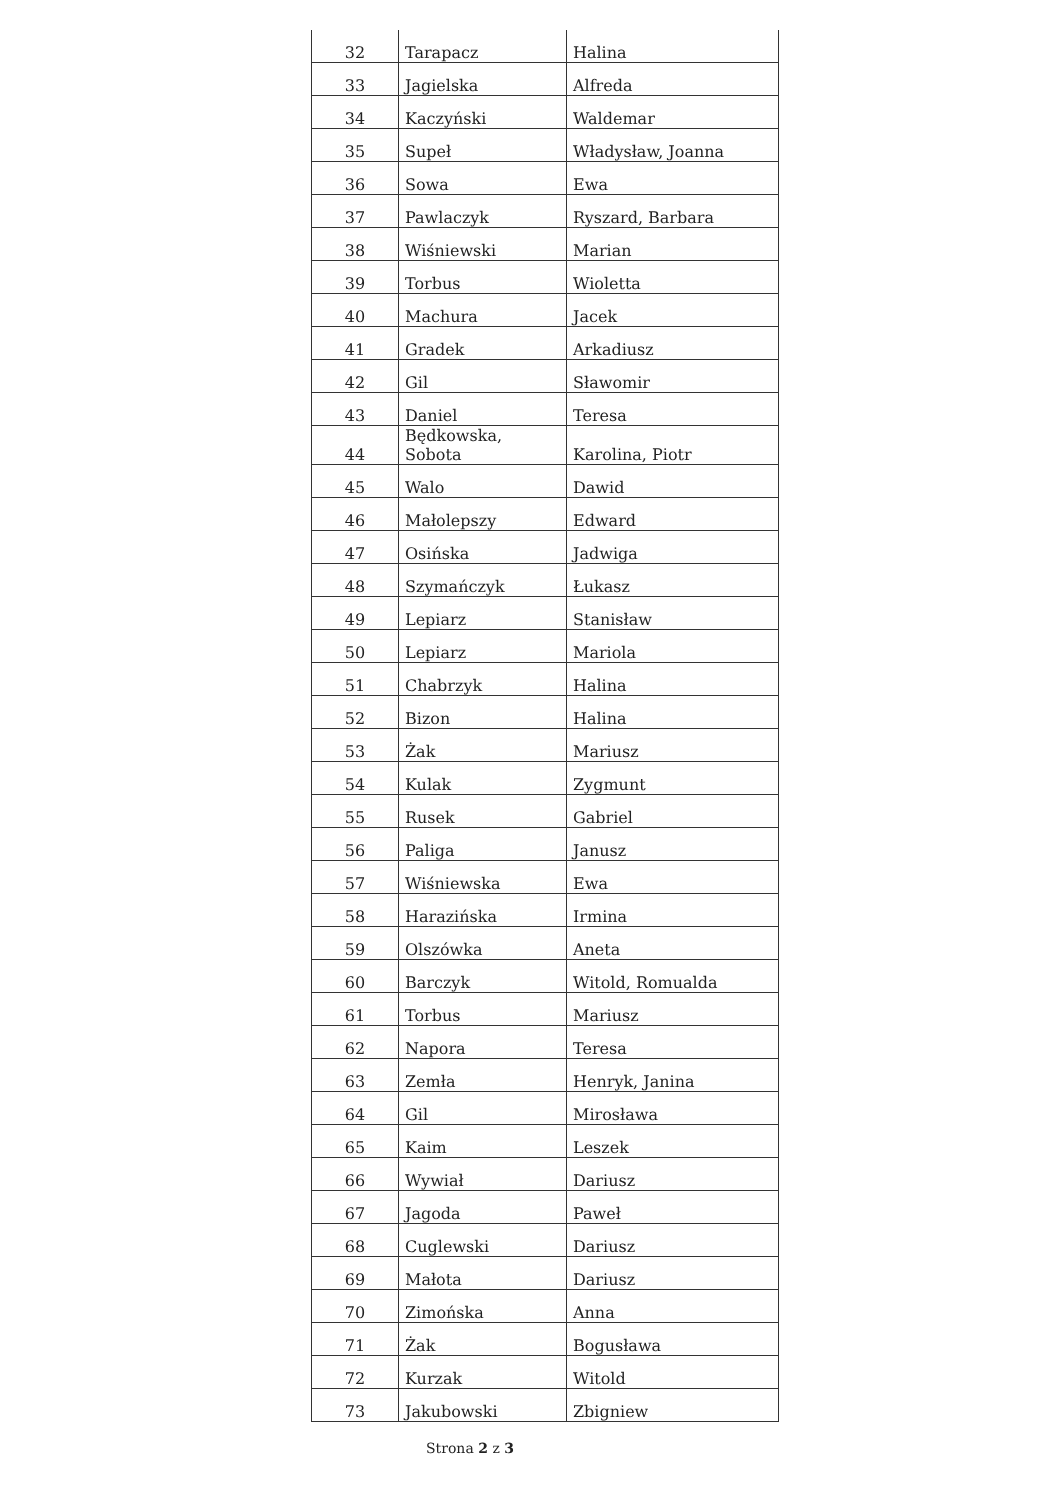| 32 | Tarapacz | Halina |
| 33 | Jagielska | Alfreda |
| 34 | Kaczyński | Waldemar |
| 35 | Supeł | Władysław, Joanna |
| 36 | Sowa | Ewa |
| 37 | Pawlaczyk | Ryszard, Barbara |
| 38 | Wiśniewski | Marian |
| 39 | Torbus | Wioletta |
| 40 | Machura | Jacek |
| 41 | Gradek | Arkadiusz |
| 42 | Gil | Sławomir |
| 43 | Daniel | Teresa |
| 44 | Będkowska, Sobota | Karolina, Piotr |
| 45 | Walo | Dawid |
| 46 | Małolepszy | Edward |
| 47 | Osińska | Jadwiga |
| 48 | Szymańczyk | Łukasz |
| 49 | Lepiarz | Stanisław |
| 50 | Lepiarz | Mariola |
| 51 | Chabrzyk | Halina |
| 52 | Bizon | Halina |
| 53 | Żak | Mariusz |
| 54 | Kulak | Zygmunt |
| 55 | Rusek | Gabriel |
| 56 | Paliga | Janusz |
| 57 | Wiśniewska | Ewa |
| 58 | Harazińska | Irmina |
| 59 | Olszówka | Aneta |
| 60 | Barczyk | Witold, Romualda |
| 61 | Torbus | Mariusz |
| 62 | Napora | Teresa |
| 63 | Zemła | Henryk, Janina |
| 64 | Gil | Mirosława |
| 65 | Kaim | Leszek |
| 66 | Wywiał | Dariusz |
| 67 | Jagoda | Paweł |
| 68 | Cuglewski | Dariusz |
| 69 | Małota | Dariusz |
| 70 | Zimońska | Anna |
| 71 | Żak | Bogusława |
| 72 | Kurzak | Witold |
| 73 | Jakubowski | Zbigniew |
Strona 2 z 3